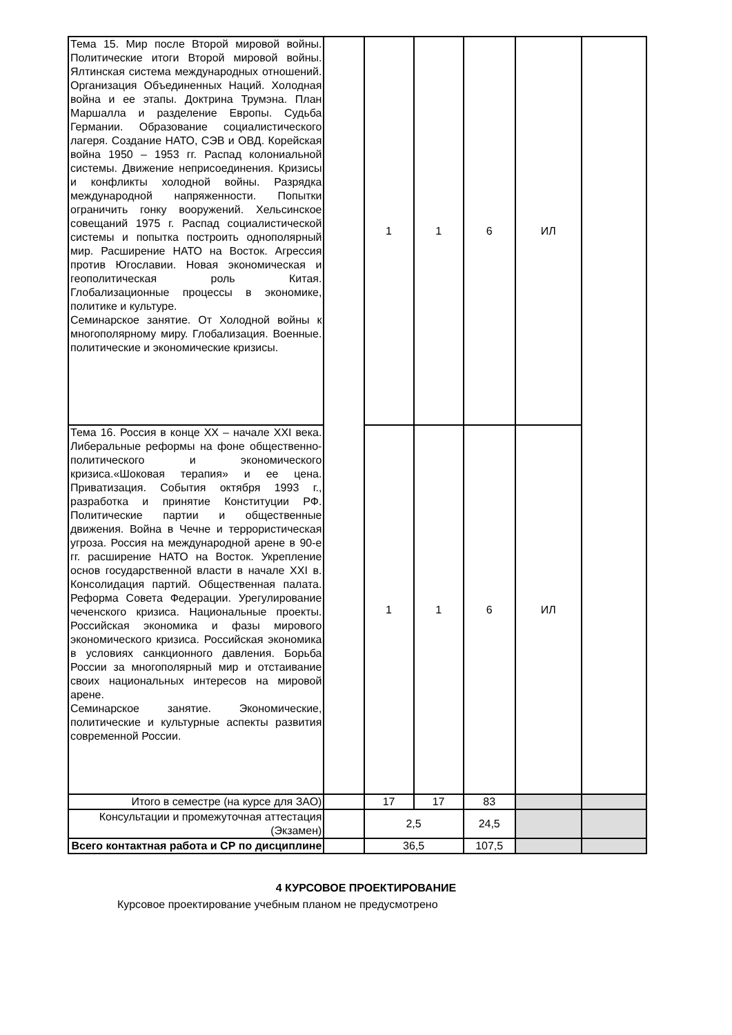| Тема 15. Мир после Второй мировой войны. Политические итоги Второй мировой войны. Ялтинская система международных отношений. Организация Объединенных Наций. Холодная война и ее этапы. Доктрина Трумэна. План Маршалла и разделение Европы. Судьба Германии. Образование социалистического лагеря. Создание НАТО, СЭВ и ОВД. Корейская война 1950 – 1953 гг. Распад колониальной системы. Движение неприсоединения. Кризисы и конфликты холодной войны. Разрядка международной напряженности. Попытки ограничить гонку вооружений. Хельсинское совещаний 1975 г. Распад социалистической системы и попытка построить однополярный мир. Расширение НАТО на Восток. Агрессия против Югославии. Новая экономическая и геополитическая роль Китая. Глобализационные процессы в экономике, политике и культуре. Семинарское занятие. От Холодной войны к многополярному миру. Глобализация. Военные. политические и экономические кризисы. | | 1 | 1 | 6 | ИЛ | |
| Тема 16. Россия в конце XX – начале XXI века. Либеральные реформы на фоне общественно-политического и экономического кризиса.«Шоковая терапия» и ее цена. Приватизация. События октября 1993 г., разработка и принятие Конституции РФ. Политические партии и общественные движения. Война в Чечне и террористическая угроза. Россия на международной арене в 90-е гг. расширение НАТО на Восток. Укрепление основ государственной власти в начале XXI в. Консолидация партий. Общественная палата. Реформа Совета Федерации. Урегулирование чеченского кризиса. Национальные проекты. Российская экономика и фазы мирового экономического кризиса. Российская экономика в условиях санкционного давления. Борьба России за многополярный мир и отстаивание своих национальных интересов на мировой арене. Семинарское занятие. Экономические, политические и культурные аспекты развития современной России. | | 1 | 1 | 6 | ИЛ | |
| Итого в семестре (на курсе для ЗАО) | | 17 | 17 | 83 | | |
| Консультации и промежуточная аттестация (Экзамен) | | 2,5 | | 24,5 | | |
| Всего контактная работа и СР по дисциплине | | 36,5 | | 107,5 | | |
4 КУРСОВОЕ ПРОЕКТИРОВАНИЕ
Курсовое проектирование учебным планом не предусмотрено